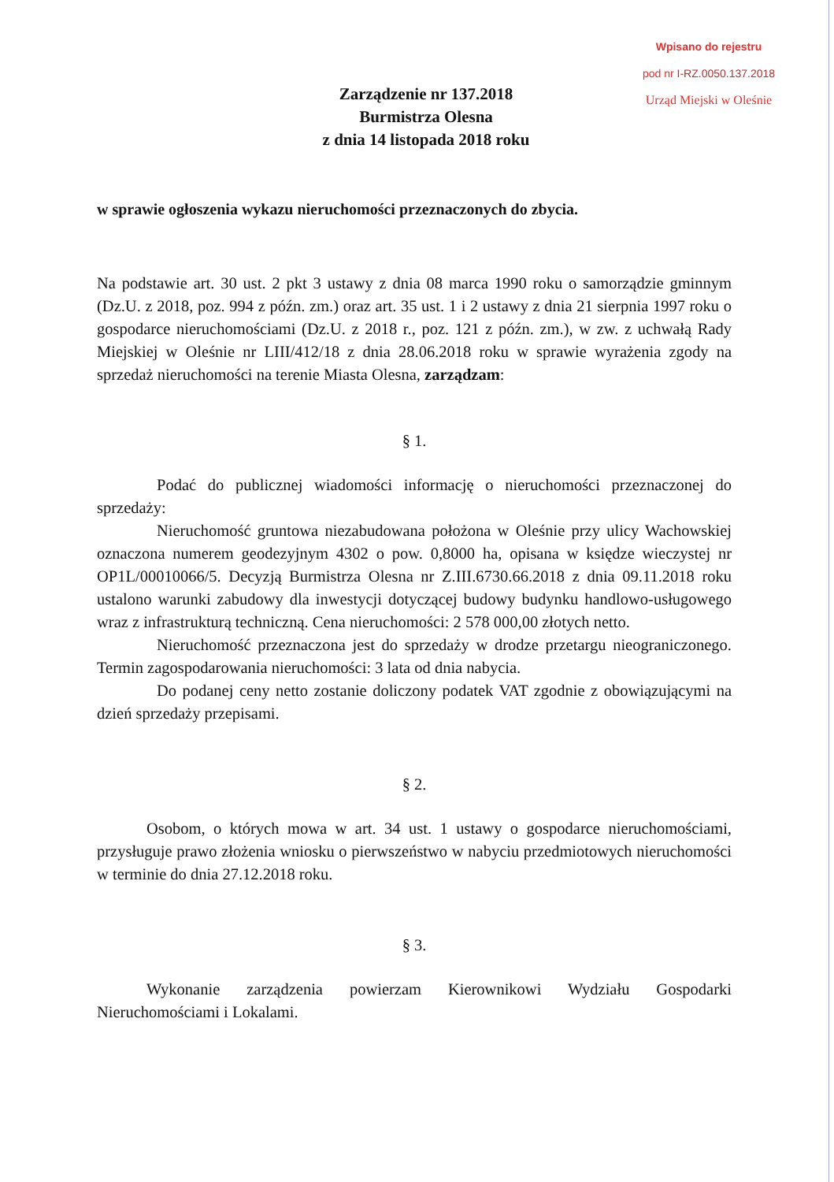Wpisano do rejestru
pod nr I-RZ.0050.137.2018
Urząd Miejski w Oleśnie
Zarządzenie nr 137.2018
Burmistrza Olesna
z dnia 14 listopada 2018 roku
w sprawie ogłoszenia wykazu nieruchomości przeznaczonych do zbycia.
Na podstawie art. 30 ust. 2 pkt 3 ustawy z dnia 08 marca 1990 roku o samorządzie gminnym (Dz.U. z 2018, poz. 994 z późn. zm.) oraz art. 35 ust. 1 i 2 ustawy z dnia 21 sierpnia 1997 roku o gospodarce nieruchomościami (Dz.U. z 2018 r., poz. 121 z późn. zm.), w zw. z uchwałą Rady Miejskiej w Oleśnie nr LIII/412/18 z dnia 28.06.2018 roku w sprawie wyrażenia zgody na sprzedaż nieruchomości na terenie Miasta Olesna, zarządzam:
§ 1.
Podać do publicznej wiadomości informację o nieruchomości przeznaczonej do sprzedaży:
Nieruchomość gruntowa niezabudowana położona w Oleśnie przy ulicy Wachowskiej oznaczona numerem geodezyjnym 4302 o pow. 0,8000 ha, opisana w księdze wieczystej nr OP1L/00010066/5. Decyzją Burmistrza Olesna nr Z.III.6730.66.2018 z dnia 09.11.2018 roku ustalono warunki zabudowy dla inwestycji dotyczącej budowy budynku handlowo-usługowego wraz z infrastrukturą techniczną. Cena nieruchomości: 2 578 000,00 złotych netto.
Nieruchomość przeznaczona jest do sprzedaży w drodze przetargu nieograniczonego. Termin zagospodarowania nieruchomości: 3 lata od dnia nabycia.
Do podanej ceny netto zostanie doliczony podatek VAT zgodnie z obowiązującymi na dzień sprzedaży przepisami.
§ 2.
Osobom, o których mowa w art. 34 ust. 1 ustawy o gospodarce nieruchomościami, przysługuje prawo złożenia wniosku o pierwszeństwo w nabyciu przedmiotowych nieruchomości w terminie do dnia 27.12.2018 roku.
§ 3.
Wykonanie zarządzenia powierzam Kierownikowi Wydziału Gospodarki Nieruchomościami i Lokalami.